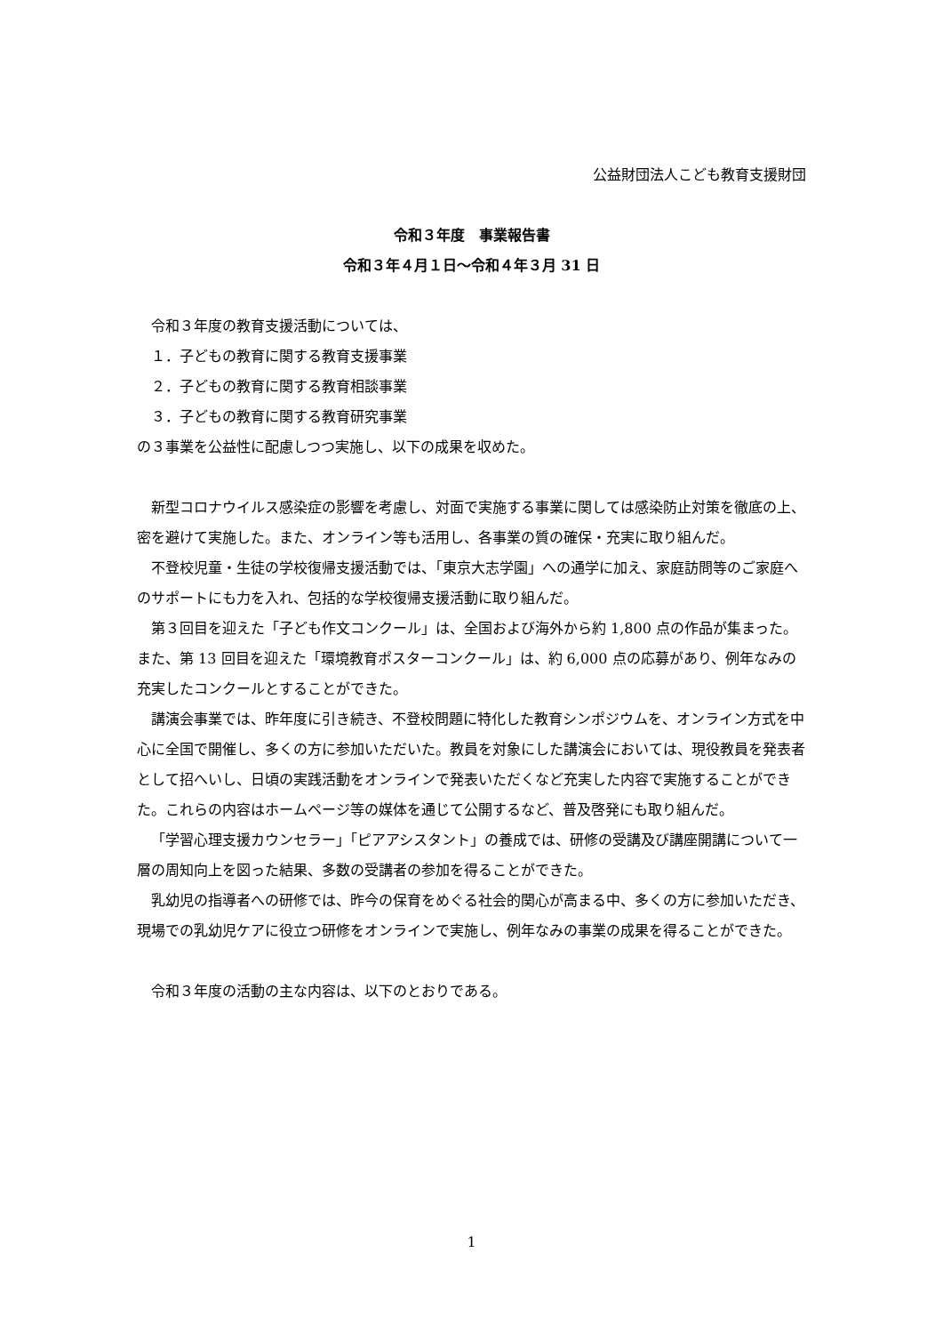公益財団法人こども教育支援財団
令和３年度　事業報告書
令和３年４月１日～令和４年３月 31 日
令和３年度の教育支援活動については、
１．子どもの教育に関する教育支援事業
２．子どもの教育に関する教育相談事業
３．子どもの教育に関する教育研究事業
の３事業を公益性に配慮しつつ実施し、以下の成果を収めた。
新型コロナウイルス感染症の影響を考慮し、対面で実施する事業に関しては感染防止対策を徹底の上、密を避けて実施した。また、オンライン等も活用し、各事業の質の確保・充実に取り組んだ。
不登校児童・生徒の学校復帰支援活動では、「東京大志学園」への通学に加え、家庭訪問等のご家庭へのサポートにも力を入れ、包括的な学校復帰支援活動に取り組んだ。
第３回目を迎えた「子ども作文コンクール」は、全国および海外から約 1,800 点の作品が集まった。また、第 13 回目を迎えた「環境教育ポスターコンクール」は、約 6,000 点の応募があり、例年なみの充実したコンクールとすることができた。
講演会事業では、昨年度に引き続き、不登校問題に特化した教育シンポジウムを、オンライン方式を中心に全国で開催し、多くの方に参加いただいた。教員を対象にした講演会においては、現役教員を発表者として招へいし、日頃の実践活動をオンラインで発表いただくなど充実した内容で実施することができた。これらの内容はホームページ等の媒体を通じて公開するなど、普及啓発にも取り組んだ。
「学習心理支援カウンセラー」「ピアアシスタント」の養成では、研修の受講及び講座開講について一層の周知向上を図った結果、多数の受講者の参加を得ることができた。
乳幼児の指導者への研修では、昨今の保育をめぐる社会的関心が高まる中、多くの方に参加いただき、現場での乳幼児ケアに役立つ研修をオンラインで実施し、例年なみの事業の成果を得ることができた。
令和３年度の活動の主な内容は、以下のとおりである。
1